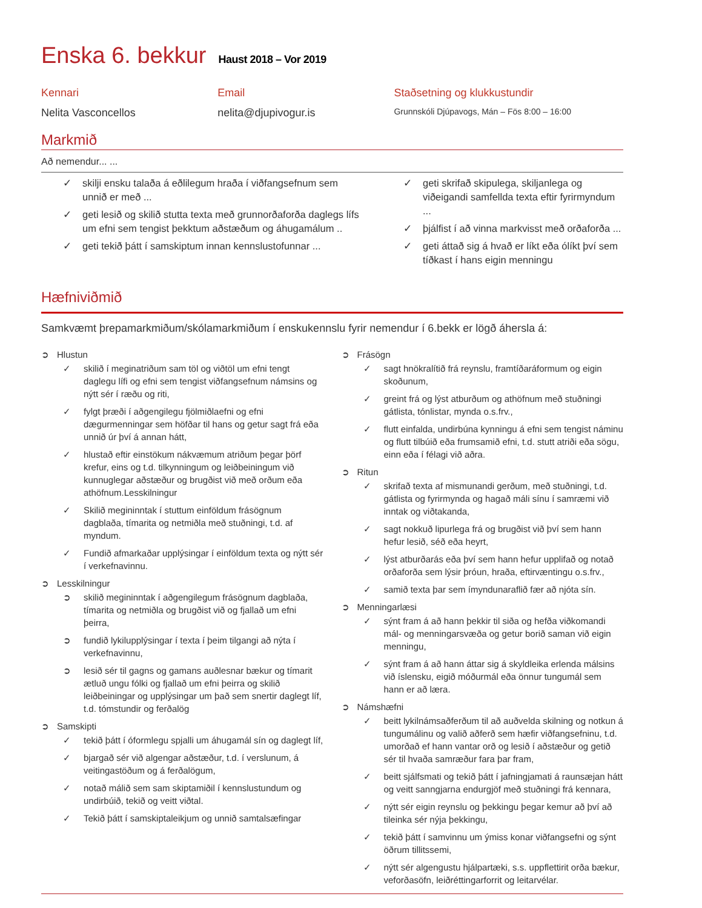Enska 6. bekkur
Haust 2018 – Vor 2019
Kennari
Nelita Vasconcellos
Email
nelita@djupivogur.is
Staðsetning og klukkustundir
Grunnskóli Djúpavogs, Mán – Fös 8:00 – 16:00
Markmið
Að nemendur... ...
skilji ensku talaða á eðlilegum hraða í viðfangsefnum sem unnið er með ...
geti lesið og skilið stutta texta með grunnorðaforða daglegs lífs um efni sem tengist þekktum aðstæðum og áhugamálum ..
geti tekið þátt í samskiptum innan kennslustofunnar ...
geti skrifað skipulega, skiljanlega og viðeigandi samfellda texta eftir fyrirmyndum ...
þjálfist í að vinna markvisst með orðaforða ...
geti áttað sig á hvað er líkt eða ólíkt því sem tíðkast í hans eigin menningu
Hæfniviðmið
Samkvæmt þrepamarkmiðum/skólamarkmiðum í enskukennslu fyrir nemendur í 6.bekk er lögð áhersla á:
Hlustun
skilið í meginatriðum sam töl og viðtöl um efni tengt daglegu lífi og efni sem tengist viðfangsefnum námsins og nýtt sér í ræðu og riti,
fylgt þræði í aðgengilegu fjölmiðlaefni og efni dægurmenningar sem höfðar til hans og getur sagt frá eða unnið úr því á annan hátt,
hlustað eftir einstökum nákvæmum atriðum þegar þörf krefur, eins og t.d. tilkynningum og leiðbeiningum við kunnuglegar aðstæður og brugðist við með orðum eða athöfnum.Lesskilningur
Skilið megininntak í stuttum einföldum frásögnum dagblaða, tímarita og netmiðla með stuðningi, t.d. af myndum.
Fundið afmarkaðar upplýsingar í einföldum texta og nýtt sér í verkefnavinnu.
Lesskilningur
skilið megininntak í aðgengilegum frásögnum dagblaða, tímarita og netmiðla og brugðist við og fjallað um efni þeirra,
fundið lykilupplýsingar í texta í þeim tilgangi að nýta í verkefnavinnu,
lesið sér til gagns og gamans auðlesnar bækur og tímarit ætluð ungu fólki og fjallað um efni þeirra og skilið leiðbeiningar og upplýsingar um það sem snertir daglegt líf, t.d. tómstundir og ferðalög
Samskipti
tekið þátt í óformlegu spjalli um áhugamál sín og daglegt líf,
bjargað sér við algengar aðstæður, t.d. í verslunum, á veitingastöðum og á ferðalögum,
notað málið sem sam skiptamiðil í kennslustundum og undirbúið, tekið og veitt viðtal.
Tekið þátt í samskiptaleikjum og unnið samtalsæfingar
Frásögn
sagt hnökralítið frá reynslu, framtíðaráformum og eigin skoðunum,
greint frá og lýst atburðum og athöfnum með stuðningi gátlista, tónlistar, mynda o.s.frv.,
flutt einfalda, undirbúna kynningu á efni sem tengist náminu og flutt tilbúið eða frumsamið efni, t.d. stutt atriði eða sögu, einn eða í félagi við aðra.
Ritun
skrifað texta af mismunandi gerðum, með stuðningi, t.d. gátlista og fyrirmynda og hagað máli sínu í samræmi við inntak og viðtakanda,
sagt nokkuð lipurlega frá og brugðist við því sem hann hefur lesið, séð eða heyrt,
lýst atburðarás eða því sem hann hefur upplifað og notað orðaforða sem lýsir þróun, hraða, eftirvæntingu o.s.frv.,
samið texta þar sem ímyndunaraflið fær að njóta sín.
Menningarlæsi
sýnt fram á að hann þekkir til siða og hefða viðkomandi mál- og menningarsvæða og getur borið saman við eigin menningu,
sýnt fram á að hann áttar sig á skyldleika erlenda málsins við íslensku, eigið móðurmál eða önnur tungumál sem hann er að læra.
Námshæfni
beitt lykilnámsaðferðum til að auðvelda skilning og notkun á tungumálinu og valið aðferð sem hæfir viðfangsefninu, t.d. umorðað ef hann vantar orð og lesið í aðstæður og getið sér til hvaða samræður fara þar fram,
beitt sjálfsmati og tekið þátt í jafningjamati á raunsæjan hátt og veitt sanngjarna endurgjöf með stuðningi frá kennara,
nýtt sér eigin reynslu og þekkingu þegar kemur að því að tileinka sér nýja þekkingu,
tekið þátt í samvinnu um ýmiss konar viðfangsefni og sýnt öðrum tillitssemi,
nýtt sér algengustu hjálpartæki, s.s. uppflettirit orða bækur, veforðasöfn, leiðréttingarforrit og leitarvélar.